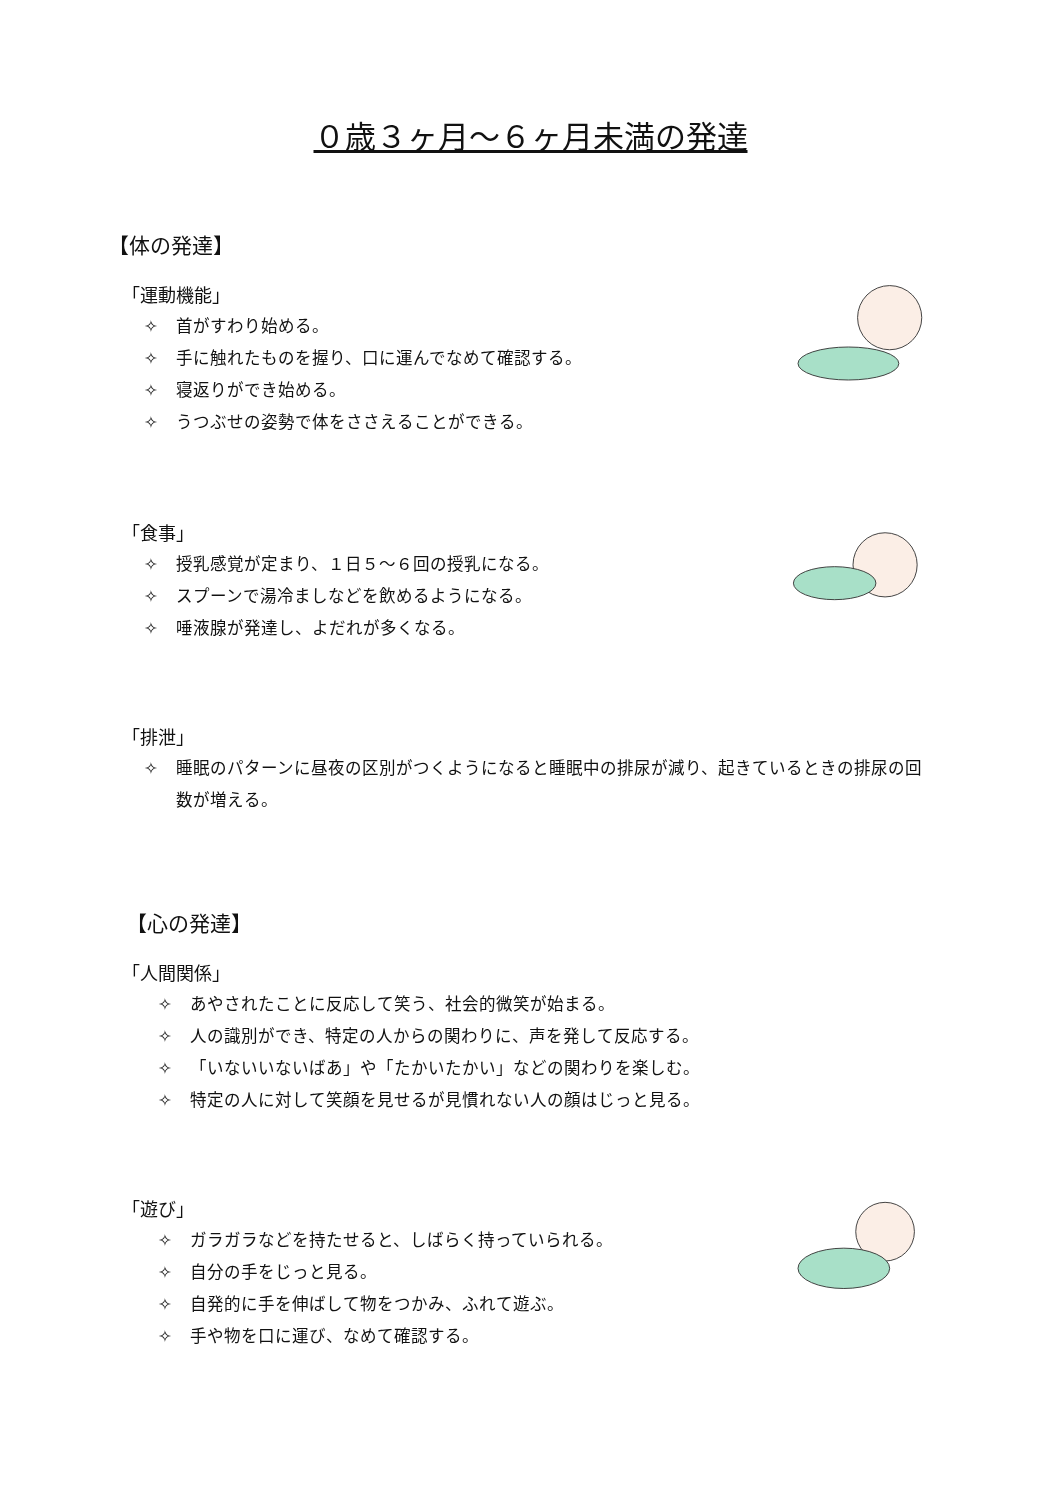０歳３ヶ月～６ヶ月未満の発達
【体の発達】
「運動機能」
✧ 首がすわり始める。
✧ 手に触れたものを握り、口に運んでなめて確認する。
✧ 寝返りができ始める。
✧ うつぶせの姿勢で体をささえることができる。
「食事」
✧ 授乳感覚が定まり、１日５～６回の授乳になる。
✧ スプーンで湯冷ましなどを飲めるようになる。
✧ 唾液腺が発達し、よだれが多くなる。
「排泄」
✧ 睡眠のパターンに昼夜の区別がつくようになると睡眠中の排尿が減り、起きているときの排尿の回数が増える。
【心の発達】
「人間関係」
✧ あやされたことに反応して笑う、社会的微笑が始まる。
✧ 人の識別ができ、特定の人からの関わりに、声を発して反応する。
✧ 「いないいないばあ」や「たかいたかい」などの関わりを楽しむ。
✧ 特定の人に対して笑顔を見せるが見慣れない人の顔はじっと見る。
「遊び」
✧ ガラガラなどを持たせると、しばらく持っていられる。
✧ 自分の手をじっと見る。
✧ 自発的に手を伸ばして物をつかみ、ふれて遊ぶ。
✧ 手や物を口に運び、なめて確認する。